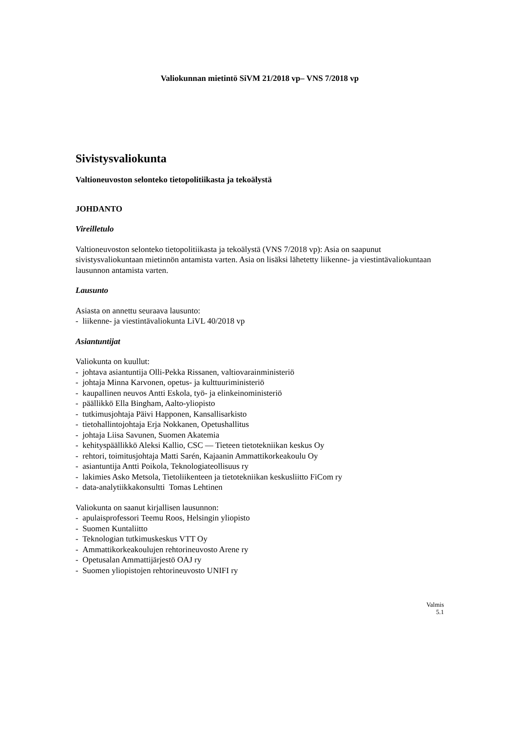Valiokunnan mietintö SiVM 21/2018 vp– VNS 7/2018 vp
Sivistysvaliokunta
Valtioneuvoston selonteko tietopolitiikasta ja tekoälystä
JOHDANTO
Vireilletulo
Valtioneuvoston selonteko tietopolitiikasta ja tekoälystä (VNS 7/2018 vp): Asia on saapunut sivistysvaliokuntaan mietinnön antamista varten. Asia on lisäksi lähetetty liikenne- ja viestintävaliokuntaan lausunnon antamista varten.
Lausunto
Asiasta on annettu seuraava lausunto:
- liikenne- ja viestintävaliokunta LiVL 40/2018 vp
Asiantuntijat
Valiokunta on kuullut:
- johtava asiantuntija Olli-Pekka Rissanen, valtiovarainministeriö
- johtaja Minna Karvonen, opetus- ja kulttuuriministeriö
- kaupallinen neuvos Antti Eskola, työ- ja elinkeinoministeriö
- päällikkö Ella Bingham, Aalto-yliopisto
- tutkimusjohtaja Päivi Happonen, Kansallisarkisto
- tietohallintojohtaja Erja Nokkanen, Opetushallitus
- johtaja Liisa Savunen, Suomen Akatemia
- kehityspäällikkö Aleksi Kallio, CSC — Tieteen tietotekniikan keskus Oy
- rehtori, toimitusjohtaja Matti Sarén, Kajaanin Ammattikorkeakoulu Oy
- asiantuntija Antti Poikola, Teknologiateollisuus ry
- lakimies Asko Metsola, Tietoliikenteen ja tietotekniikan keskusliitto FiCom ry
- data-analytiikkakonsultti Tomas Lehtinen
Valiokunta on saanut kirjallisen lausunnon:
- apulaisprofessori Teemu Roos, Helsingin yliopisto
- Suomen Kuntaliitto
- Teknologian tutkimuskeskus VTT Oy
- Ammattikorkeakoulujen rehtorineuvosto Arene ry
- Opetusalan Ammattijärjestö OAJ ry
- Suomen yliopistojen rehtorineuvosto UNIFI ry
Valmis
5.1